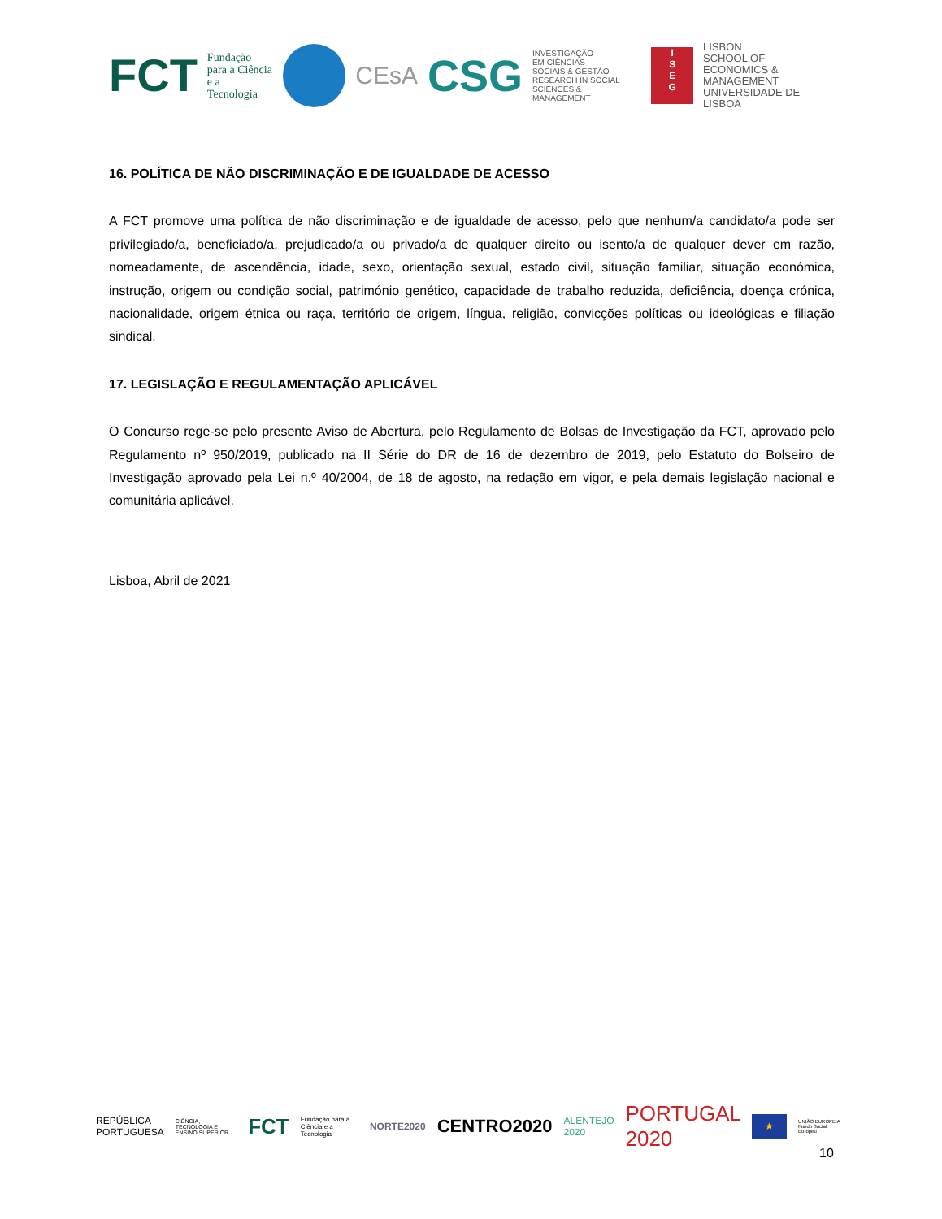FCT Fundação
para a Ciência
e a Tecnologia
CEsA CSG INVESTIGAÇÃO
EM CIÊNCIAS
SOCIAIS & GESTÃO
RESEARCH IN SOCIAL
SCIENCES & MANAGEMENT
I
S
E
G
LISBON
SCHOOL OF
ECONOMICS &
MANAGEMENT
UNIVERSIDADE DE LISBOA
16. POLÍTICA DE NÃO DISCRIMINAÇÃO E DE IGUALDADE DE ACESSO
A FCT promove uma política de não discriminação e de igualdade de acesso, pelo que nenhum/a candidato/a pode ser privilegiado/a, beneficiado/a, prejudicado/a ou privado/a de qualquer direito ou isento/a de qualquer dever em razão, nomeadamente, de ascendência, idade, sexo, orientação sexual, estado civil, situação familiar, situação económica, instrução, origem ou condição social, património genético, capacidade de trabalho reduzida, deficiência, doença crónica, nacionalidade, origem étnica ou raça, território de origem, língua, religião, convicções políticas ou ideológicas e filiação sindical.
17. LEGISLAÇÃO E REGULAMENTAÇÃO APLICÁVEL
O Concurso rege-se pelo presente Aviso de Abertura, pelo Regulamento de Bolsas de Investigação da FCT, aprovado pelo Regulamento nº 950/2019, publicado na II Série do DR de 16 de dezembro de 2019, pelo Estatuto do Bolseiro de Investigação aprovado pela Lei n.º 40/2004, de 18 de agosto, na redação em vigor, e pela demais legislação nacional e comunitária aplicável.
Lisboa, Abril de 2021
REPÚBLICA PORTUGUESA CIÊNCIA, TECNOLOGIA E ENSINO SUPERIOR FCT Fundação para a Ciência e a Tecnologia NORTE2020 CENTRO2020 ALENTEJO 2020 PORTUGAL 2020 ★ UNIÃO EUROPEIA Fundo Social Europeu
10